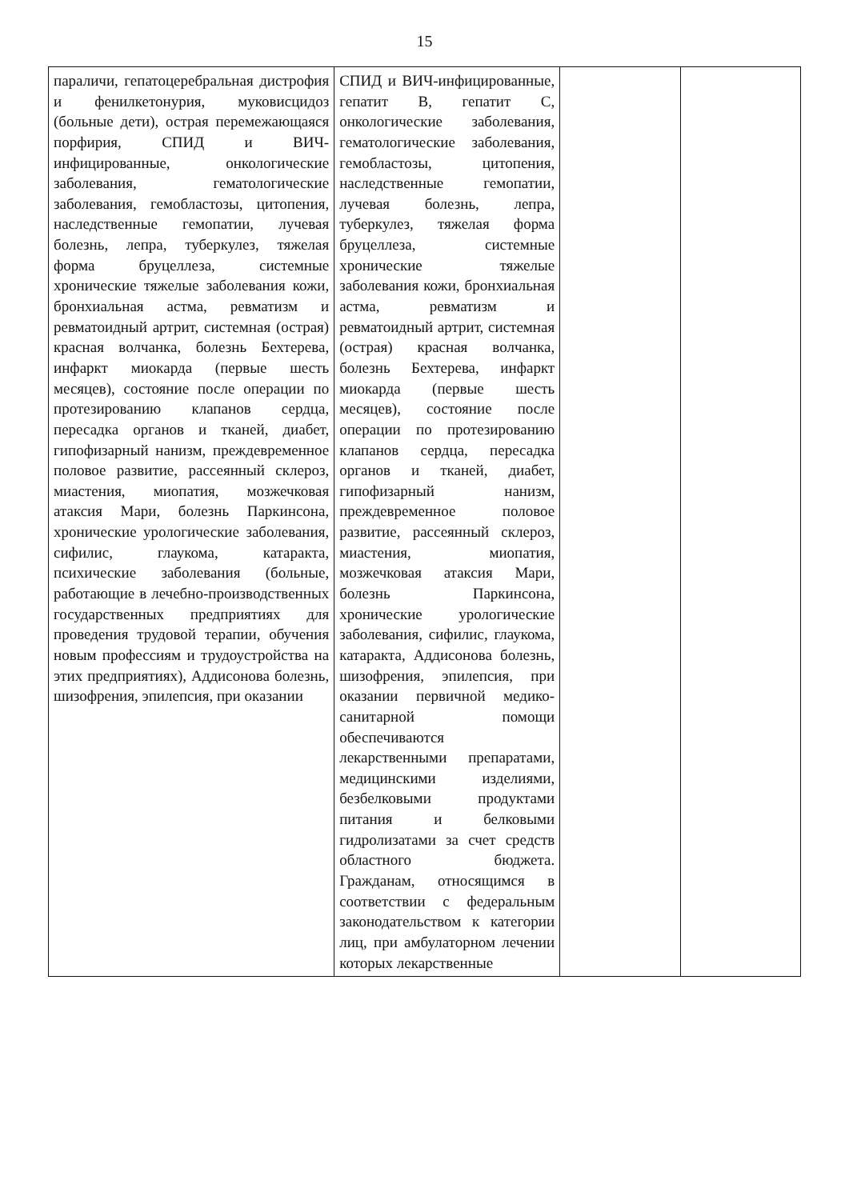15
| параличи, гепатоцеребральная дистрофия и фенилкетонурия, муковисцидоз (больные дети), острая перемежающаяся порфирия, СПИД и ВИЧ-инфицированные, онкологические заболевания, гематологические заболевания, гемобластозы, цитопения, наследственные гемопатии, лучевая болезнь, лепра, туберкулез, тяжелая форма бруцеллеза, системные хронические тяжелые заболевания кожи, бронхиальная астма, ревматизм и ревматоидный артрит, системная (острая) красная волчанка, болезнь Бехтерева, инфаркт миокарда (первые шесть месяцев), состояние после операции по протезированию клапанов сердца, пересадка органов и тканей, диабет, гипофизарный нанизм, преждевременное половое развитие, рассеянный склероз, миастения, миопатия, мозжечковая атаксия Мари, болезнь Паркинсона, хронические урологические заболевания, сифилис, глаукома, катаракта, психические заболевания (больные, работающие в лечебно-производственных государственных предприятиях для проведения трудовой терапии, обучения новым профессиям и трудоустройства на этих предприятиях), Аддисонова болезнь, шизофрения, эпилепсия, при оказании | СПИД и ВИЧ-инфицированные, гепатит В, гепатит С, онкологические заболевания, гематологические заболевания, гемобластозы, цитопения, наследственные гемопатии, лучевая болезнь, лепра, туберкулез, тяжелая форма бруцеллеза, системные хронические тяжелые заболевания кожи, бронхиальная астма, ревматизм и ревматоидный артрит, системная (острая) красная волчанка, болезнь Бехтерева, инфаркт миокарда (первые шесть месяцев), состояние после операции по протезированию клапанов сердца, пересадка органов и тканей, диабет, гипофизарный нанизм, преждевременное половое развитие, рассеянный склероз, миастения, миопатия, мозжечковая атаксия Мари, болезнь Паркинсона, хронические урологические заболевания, сифилис, глаукома, катаракта, Аддисонова болезнь, шизофрения, эпилепсия, при оказании первичной медико-санитарной помощи обеспечиваются лекарственными препаратами, медицинскими изделиями, безбелковыми продуктами питания и белковыми гидролизатами за счет средств областного бюджета. Гражданам, относящимся в соответствии с федеральным законодательством к категории лиц, при амбулаторном лечении которых лекарственные | | |